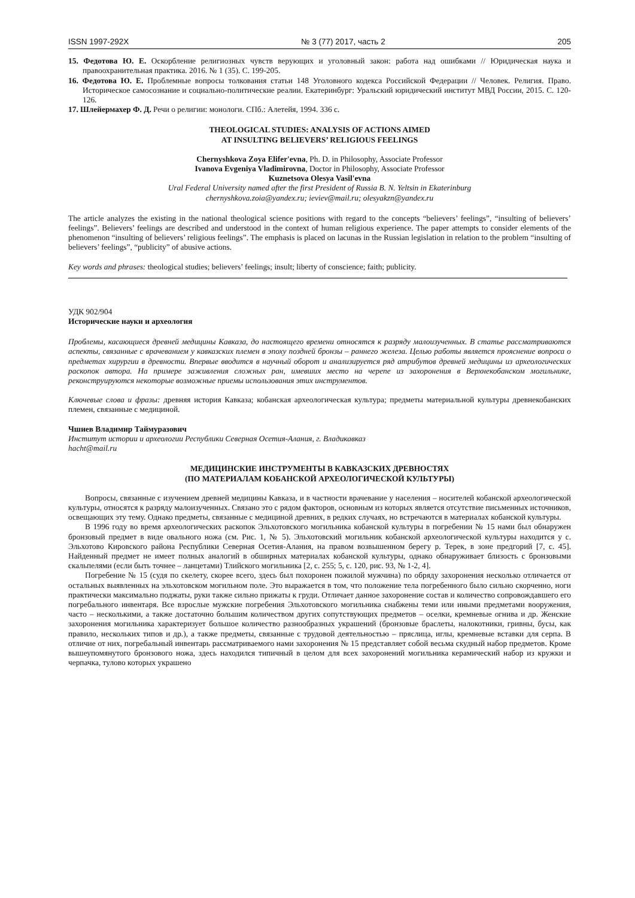ISSN 1997-292X № 3 (77) 2017, часть 2 205
15. Федотова Ю. Е. Оскорбление религиозных чувств верующих и уголовный закон: работа над ошибками // Юридическая наука и правоохранительная практика. 2016. № 1 (35). С. 199-205.
16. Федотова Ю. Е. Проблемные вопросы толкования статьи 148 Уголовного кодекса Российской Федерации // Человек. Религия. Право. Историческое самосознание и социально-политические реалии. Екатеринбург: Уральский юридический институт МВД России, 2015. С. 120-126.
17. Шлейермахер Ф. Д. Речи о религии: монологи. СПб.: Алетейя, 1994. 336 с.
THEOLOGICAL STUDIES: ANALYSIS OF ACTIONS AIMED
AT INSULTING BELIEVERS’ RELIGIOUS FEELINGS
Chernyshkova Zoya Elifer'evna, Ph. D. in Philosophy, Associate Professor
Ivanova Evgeniya Vladimirovna, Doctor in Philosophy, Associate Professor
Kuznetsova Olesya Vasil'evna
Ural Federal University named after the first President of Russia B. N. Yeltsin in Ekaterinburg
chernyshkova.zoia@yandex.ru; ieviev@mail.ru; olesyakzn@yandex.ru
The article analyzes the existing in the national theological science positions with regard to the concepts “believers’ feelings”, “insulting of believers’ feelings”. Believers’ feelings are described and understood in the context of human religious experience. The paper attempts to consider elements of the phenomenon “insulting of believers’ religious feelings”. The emphasis is placed on lacunas in the Russian legislation in relation to the problem “insulting of believers’ feelings”, “publicity” of abusive actions.
Key words and phrases: theological studies; believers’ feelings; insult; liberty of conscience; faith; publicity.
УДК 902/904
Исторические науки и археология
Проблемы, касающиеся древней медицины Кавказа, до настоящего времени относятся к разряду малоизученных. В статье рассматриваются аспекты, связанные с врачеванием у кавказских племен в эпоху поздней бронзы – раннего железа. Целью работы является прояснение вопроса о предметах хирургии в древности. Впервые вводится в научный оборот и анализируется ряд атрибутов древней медицины из археологических раскопок автора. На примере заживления сложных ран, имевших место на черепе из захоронения в Верхнекобанском могильнике, реконструируются некоторые возможные приемы использования этих инструментов.
Ключевые слова и фразы: древняя история Кавказа; кобанская археологическая культура; предметы материальной культуры древнекобанских племен, связанные с медициной.
Чшиев Владимир Таймуразович
Институт истории и археологии Республики Северная Осетия-Алания, г. Владикавказ
hacht@mail.ru
МЕДИЦИНСКИЕ ИНСТРУМЕНТЫ В КАВКАЗСКИХ ДРЕВНОСТЯХ
(ПО МАТЕРИАЛАМ КОБАНСКОЙ АРХЕОЛОГИЧЕСКОЙ КУЛЬТУРЫ)
Вопросы, связанные с изучением древней медицины Кавказа, и в частности врачевание у населения – носителей кобанской археологической культуры, относятся к разряду малоизученных. Связано это с рядом факторов, основным из которых является отсутствие письменных источников, освещающих эту тему. Однако предметы, связанные с медициной древних, в редких случаях, но встречаются в материалах кобанской культуры.
В 1996 году во время археологических раскопок Эльхотовского могильника кобанской культуры в погребении № 15 нами был обнаружен бронзовый предмет в виде овального ножа (см. Рис. 1, № 5). Эльхотовский могильник кобанской археологической культуры находится у с. Эльхотово Кировского района Республики Северная Осетия-Алания, на правом возвышенном берегу р. Терек, в зоне предгорий [7, с. 45]. Найденный предмет не имеет полных аналогий в обширных материалах кобанской культуры, однако обнаруживает близость с бронзовыми скальпелями (если быть точнее – ланцетами) Тлийского могильника [2, с. 255; 5, с. 120, рис. 93, № 1-2, 4].
Погребение № 15 (судя по скелету, скорее всего, здесь был похоронен пожилой мужчина) по обряду захоронения несколько отличается от остальных выявленных на эльхотовском могильном поле. Это выражается в том, что положение тела погребенного было сильно скорченно, ноги практически максимально поджаты, руки также сильно прижаты к груди. Отличает данное захоронение состав и количество сопровождавшего его погребального инвентаря. Все взрослые мужские погребения Эльхотовского могильника снабжены теми или иными предметами вооружения, часто – несколькими, а также достаточно большим количеством других сопутствующих предметов – оселки, кремневые огнива и др. Женские захоронения могильника характеризует большое количество разнообразных украшений (бронзовые браслеты, налокотники, гривны, бусы, как правило, нескольких типов и др.), а также предметы, связанные с трудовой деятельностью – пряслица, иглы, кремневые вставки для серпа. В отличие от них, погребальный инвентарь рассматриваемого нами захоронения № 15 представляет собой весьма скудный набор предметов. Кроме вышеупомянутого бронзового ножа, здесь находился типичный в целом для всех захоронений могильника керамический набор из кружки и черпачка, тулово которых украшено